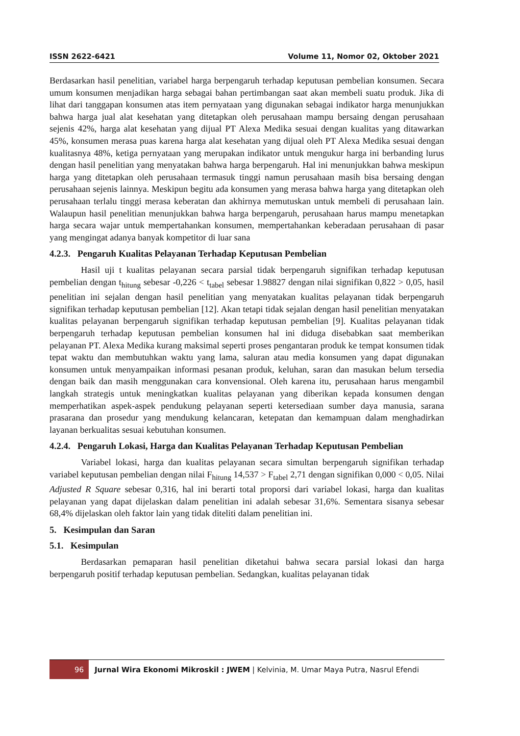ISSN 2622-6421 Volume 11, Nomor 02, Oktober 2021
Berdasarkan hasil penelitian, variabel harga berpengaruh terhadap keputusan pembelian konsumen. Secara umum konsumen menjadikan harga sebagai bahan pertimbangan saat akan membeli suatu produk. Jika di lihat dari tanggapan konsumen atas item pernyataan yang digunakan sebagai indikator harga menunjukkan bahwa harga jual alat kesehatan yang ditetapkan oleh perusahaan mampu bersaing dengan perusahaan sejenis 42%, harga alat kesehatan yang dijual PT Alexa Medika sesuai dengan kualitas yang ditawarkan 45%, konsumen merasa puas karena harga alat kesehatan yang dijual oleh PT Alexa Medika sesuai dengan kualitasnya 48%, ketiga pernyataan yang merupakan indikator untuk mengukur harga ini berbanding lurus dengan hasil penelitian yang menyatakan bahwa harga berpengaruh. Hal ini menunjukkan bahwa meskipun harga yang ditetapkan oleh perusahaan termasuk tinggi namun perusahaan masih bisa bersaing dengan perusahaan sejenis lainnya. Meskipun begitu ada konsumen yang merasa bahwa harga yang ditetapkan oleh perusahaan terlalu tinggi merasa keberatan dan akhirnya memutuskan untuk membeli di perusahaan lain. Walaupun hasil penelitian menunjukkan bahwa harga berpengaruh, perusahaan harus mampu menetapkan harga secara wajar untuk mempertahankan konsumen, mempertahankan keberadaan perusahaan di pasar yang mengingat adanya banyak kompetitor di luar sana
4.2.3. Pengaruh Kualitas Pelayanan Terhadap Keputusan Pembelian
Hasil uji t kualitas pelayanan secara parsial tidak berpengaruh signifikan terhadap keputusan pembelian dengan t<sub>hitung</sub> sebesar -0,226 < t<sub>tabel</sub> sebesar 1.98827 dengan nilai signifikan 0,822 > 0,05, hasil penelitian ini sejalan dengan hasil penelitian yang menyatakan kualitas pelayanan tidak berpengaruh signifikan terhadap keputusan pembelian [12]. Akan tetapi tidak sejalan dengan hasil penelitian menyatakan kualitas pelayanan berpengaruh signifikan terhadap keputusan pembelian [9]. Kualitas pelayanan tidak berpengaruh terhadap keputusan pembelian konsumen hal ini diduga disebabkan saat memberikan pelayanan PT. Alexa Medika kurang maksimal seperti proses pengantaran produk ke tempat konsumen tidak tepat waktu dan membutuhkan waktu yang lama, saluran atau media konsumen yang dapat digunakan konsumen untuk menyampaikan informasi pesanan produk, keluhan, saran dan masukan belum tersedia dengan baik dan masih menggunakan cara konvensional. Oleh karena itu, perusahaan harus mengambil langkah strategis untuk meningkatkan kualitas pelayanan yang diberikan kepada konsumen dengan memperhatikan aspek-aspek pendukung pelayanan seperti ketersediaan sumber daya manusia, sarana prasarana dan prosedur yang mendukung kelancaran, ketepatan dan kemampuan dalam menghadirkan layanan berkualitas sesuai kebutuhan konsumen.
4.2.4. Pengaruh Lokasi, Harga dan Kualitas Pelayanan Terhadap Keputusan Pembelian
Variabel lokasi, harga dan kualitas pelayanan secara simultan berpengaruh signifikan terhadap variabel keputusan pembelian dengan nilai F<sub>hitung</sub> 14,537 > F<sub>tabel</sub> 2,71 dengan signifikan 0,000 < 0,05. Nilai Adjusted R Square sebesar 0,316, hal ini berarti total proporsi dari variabel lokasi, harga dan kualitas pelayanan yang dapat dijelaskan dalam penelitian ini adalah sebesar 31,6%. Sementara sisanya sebesar 68,4% dijelaskan oleh faktor lain yang tidak diteliti dalam penelitian ini.
5. Kesimpulan dan Saran
5.1. Kesimpulan
Berdasarkan pemaparan hasil penelitian diketahui bahwa secara parsial lokasi dan harga berpengaruh positif terhadap keputusan pembelian. Sedangkan, kualitas pelayanan tidak
96 Jurnal Wira Ekonomi Mikroskil : JWEM | Kelvinia, M. Umar Maya Putra, Nasrul Efendi